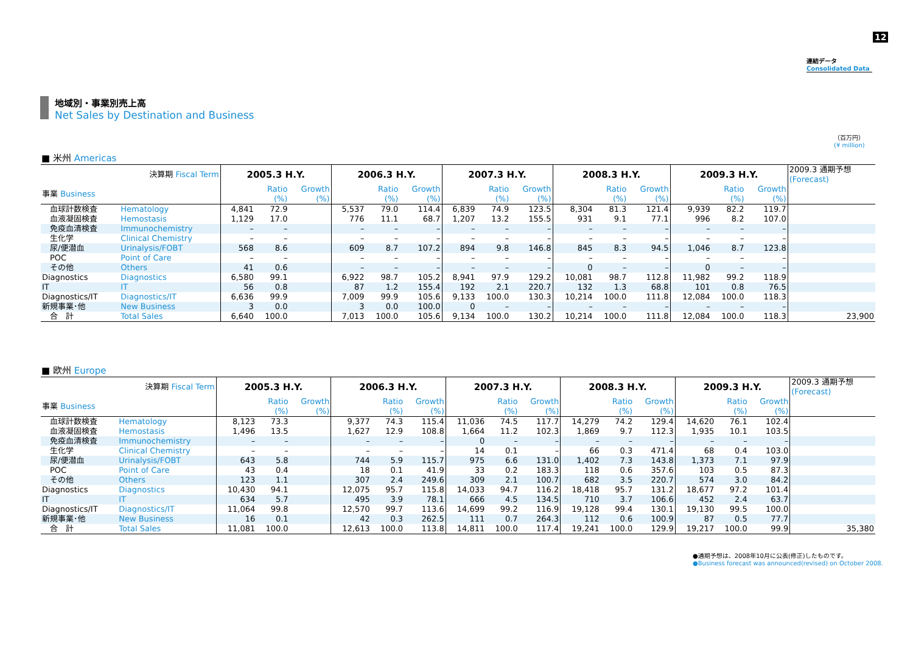12
連結データ
Consolidated Data
地域別・事業別売上高
Net Sales by Destination and Business
（百万円）
(¥ million)
■ 米州 Americas
| 決算期 Fiscal Term | | 2005.3 H.Y. | | | 2006.3 H.Y. | | | 2007.3 H.Y. | | | 2008.3 H.Y. | | | 2009.3 H.Y. | | | 2009.3 通期予想 (Forecast) |
| --- | --- | --- | --- | --- | --- | --- | --- | --- | --- | --- | --- | --- | --- | --- | --- | --- | --- |
| 事業 Business | | | Ratio (%) | Growth (%) | | Ratio (%) | Growth (%) | | Ratio (%) | Growth (%) | | Ratio (%) | Growth (%) | | Ratio (%) | Growth (%) | |
| 血球計数検査 | Hematology | 4,841 | 72.9 | | 5,537 | 79.0 | 114.4 | 6,839 | 74.9 | 123.5 | 8,304 | 81.3 | 121.4 | 9,939 | 82.2 | 119.7 | |
| 血液凝固検査 | Hemostasis | 1,129 | 17.0 | | 776 | 11.1 | 68.7 | 1,207 | 13.2 | 155.5 | 931 | 9.1 | 77.1 | 996 | 8.2 | 107.0 | |
| 免疫血清検査 | Immunochemistry | – | – | | – | – | – | – | – | – | – | – | – | – | – | – | |
| 生化学 | Clinical Chemistry | – | – | | – | – | – | – | – | – | – | – | – | – | – | – | |
| 尿/便潜血 | Urinalysis/FOBT | 568 | 8.6 | | 609 | 8.7 | 107.2 | 894 | 9.8 | 146.8 | 845 | 8.3 | 94.5 | 1,046 | 8.7 | 123.8 | |
| POC | Point of Care | – | – | | – | – | – | – | – | – | – | – | – | – | – | – | |
| その他 | Others | 41 | 0.6 | | – | – | – | – | – | – | 0 | – | – | 0 | – | – | |
| Diagnostics | Diagnostics | 6,580 | 99.1 | | 6,922 | 98.7 | 105.2 | 8,941 | 97.9 | 129.2 | 10,081 | 98.7 | 112.8 | 11,982 | 99.2 | 118.9 | |
| IT | IT | 56 | 0.8 | | 87 | 1.2 | 155.4 | 192 | 2.1 | 220.7 | 132 | 1.3 | 68.8 | 101 | 0.8 | 76.5 | |
| Diagnostics/IT | Diagnostics/IT | 6,636 | 99.9 | | 7,009 | 99.9 | 105.6 | 9,133 | 100.0 | 130.3 | 10,214 | 100.0 | 111.8 | 12,084 | 100.0 | 118.3 | |
| 新規事業･他 | New Business | 3 | 0.0 | | 3 | 0.0 | 100.0 | 0 | – | – | – | – | – | – | – | – | |
| 合 計 | Total Sales | 6,640 | 100.0 | | 7,013 | 100.0 | 105.6 | 9,134 | 100.0 | 130.2 | 10,214 | 100.0 | 111.8 | 12,084 | 100.0 | 118.3 | 23,900 |
■ 欧州 Europe
| 決算期 Fiscal Term | | 2005.3 H.Y. | | | 2006.3 H.Y. | | | 2007.3 H.Y. | | | 2008.3 H.Y. | | | 2009.3 H.Y. | | | 2009.3 通期予想 (Forecast) |
| --- | --- | --- | --- | --- | --- | --- | --- | --- | --- | --- | --- | --- | --- | --- | --- | --- | --- |
| 事業 Business | | | Ratio (%) | Growth (%) | | Ratio (%) | Growth (%) | | Ratio (%) | Growth (%) | | Ratio (%) | Growth (%) | | Ratio (%) | Growth (%) | |
| 血球計数検査 | Hematology | 8,123 | 73.3 | | 9,377 | 74.3 | 115.4 | 11,036 | 74.5 | 117.7 | 14,279 | 74.2 | 129.4 | 14,620 | 76.1 | 102.4 | |
| 血液凝固検査 | Hemostasis | 1,496 | 13.5 | | 1,627 | 12.9 | 108.8 | 1,664 | 11.2 | 102.3 | 1,869 | 9.7 | 112.3 | 1,935 | 10.1 | 103.5 | |
| 免疫血清検査 | Immunochemistry | – | – | | – | – | – | 0 | – | – | – | – | – | – | – | – | |
| 生化学 | Clinical Chemistry | – | – | | – | – | – | 14 | 0.1 | – | 66 | 0.3 | 471.4 | 68 | 0.4 | 103.0 | |
| 尿/便潜血 | Urinalysis/FOBT | 643 | 5.8 | | 744 | 5.9 | 115.7 | 975 | 6.6 | 131.0 | 1,402 | 7.3 | 143.8 | 1,373 | 7.1 | 97.9 | |
| POC | Point of Care | 43 | 0.4 | | 18 | 0.1 | 41.9 | 33 | 0.2 | 183.3 | 118 | 0.6 | 357.6 | 103 | 0.5 | 87.3 | |
| その他 | Others | 123 | 1.1 | | 307 | 2.4 | 249.6 | 309 | 2.1 | 100.7 | 682 | 3.5 | 220.7 | 574 | 3.0 | 84.2 | |
| Diagnostics | Diagnostics | 10,430 | 94.1 | | 12,075 | 95.7 | 115.8 | 14,033 | 94.7 | 116.2 | 18,418 | 95.7 | 131.2 | 18,677 | 97.2 | 101.4 | |
| IT | IT | 634 | 5.7 | | 495 | 3.9 | 78.1 | 666 | 4.5 | 134.5 | 710 | 3.7 | 106.6 | 452 | 2.4 | 63.7 | |
| Diagnostics/IT | Diagnostics/IT | 11,064 | 99.8 | | 12,570 | 99.7 | 113.6 | 14,699 | 99.2 | 116.9 | 19,128 | 99.4 | 130.1 | 19,130 | 99.5 | 100.0 | |
| 新規事業･他 | New Business | 16 | 0.1 | | 42 | 0.3 | 262.5 | 111 | 0.7 | 264.3 | 112 | 0.6 | 100.9 | 87 | 0.5 | 77.7 | |
| 合 計 | Total Sales | 11,081 | 100.0 | | 12,613 | 100.0 | 113.8 | 14,811 | 100.0 | 117.4 | 19,241 | 100.0 | 129.9 | 19,217 | 100.0 | 99.9 | 35,380 |
●通期予想は、2008年10月に公表(修正)したものです。
●Business forecast was announced(revised) on October 2008.